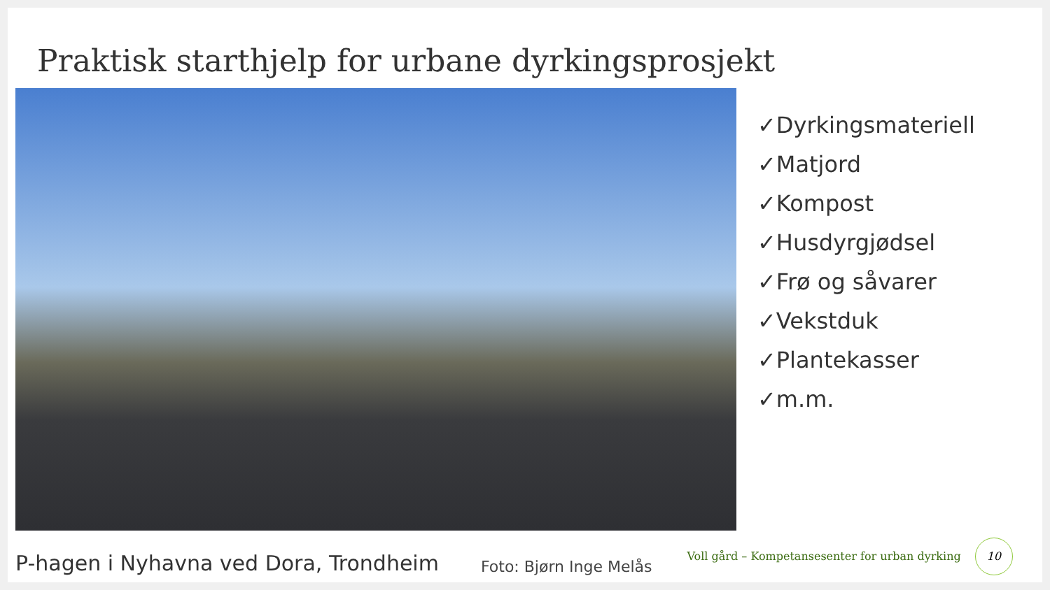Praktisk starthjelp for urbane dyrkingsprosjekt
✓Dyrkingsmateriell
✓Matjord
✓Kompost
✓Husdyrgjødsel
✓Frø og såvarer
✓Vekstduk
✓Plantekasser
✓m.m.
P-hagen i Nyhavna ved Dora, Trondheim Foto: Bjørn Inge Melås Voll gård – Kompetansesenter for urban dyrking 10